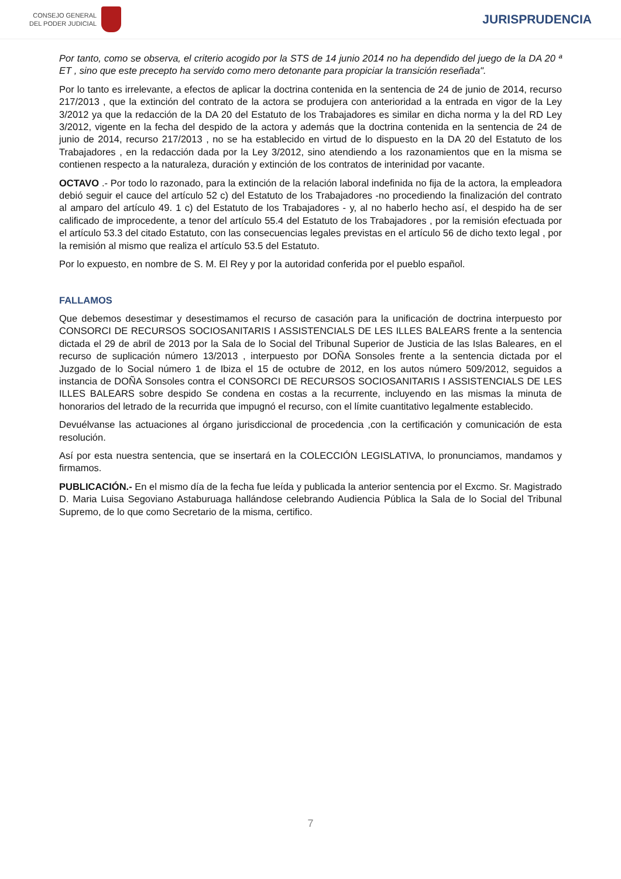CONSEJO GENERAL
DEL PODER JUDICIAL
JURISPRUDENCIA
Por tanto, como se observa, el criterio acogido por la STS de 14 junio 2014 no ha dependido del juego de la DA 20 ª ET , sino que este precepto ha servido como mero detonante para propiciar la transición reseñada".
Por lo tanto es irrelevante, a efectos de aplicar la doctrina contenida en la sentencia de 24 de junio de 2014, recurso 217/2013 , que la extinción del contrato de la actora se produjera con anterioridad a la entrada en vigor de la Ley 3/2012 ya que la redacción de la DA 20 del Estatuto de los Trabajadores es similar en dicha norma y la del RD Ley 3/2012, vigente en la fecha del despido de la actora y además que la doctrina contenida en la sentencia de 24 de junio de 2014, recurso 217/2013 , no se ha establecido en virtud de lo dispuesto en la DA 20 del Estatuto de los Trabajadores , en la redacción dada por la Ley 3/2012, sino atendiendo a los razonamientos que en la misma se contienen respecto a la naturaleza, duración y extinción de los contratos de interinidad por vacante.
OCTAVO .- Por todo lo razonado, para la extinción de la relación laboral indefinida no fija de la actora, la empleadora debió seguir el cauce del artículo 52 c) del Estatuto de los Trabajadores -no procediendo la finalización del contrato al amparo del artículo 49. 1 c) del Estatuto de los Trabajadores - y, al no haberlo hecho así, el despido ha de ser calificado de improcedente, a tenor del artículo 55.4 del Estatuto de los Trabajadores , por la remisión efectuada por el artículo 53.3 del citado Estatuto, con las consecuencias legales previstas en el artículo 56 de dicho texto legal , por la remisión al mismo que realiza el artículo 53.5 del Estatuto.
Por lo expuesto, en nombre de S. M. El Rey y por la autoridad conferida por el pueblo español.
FALLAMOS
Que debemos desestimar y desestimamos el recurso de casación para la unificación de doctrina interpuesto por CONSORCI DE RECURSOS SOCIOSANITARIS I ASSISTENCIALS DE LES ILLES BALEARS frente a la sentencia dictada el 29 de abril de 2013 por la Sala de lo Social del Tribunal Superior de Justicia de las Islas Baleares, en el recurso de suplicación número 13/2013 , interpuesto por DOÑA Sonsoles frente a la sentencia dictada por el Juzgado de lo Social número 1 de Ibiza el 15 de octubre de 2012, en los autos número 509/2012, seguidos a instancia de DOÑA Sonsoles contra el CONSORCI DE RECURSOS SOCIOSANITARIS I ASSISTENCIALS DE LES ILLES BALEARS sobre despido Se condena en costas a la recurrente, incluyendo en las mismas la minuta de honorarios del letrado de la recurrida que impugnó el recurso, con el límite cuantitativo legalmente establecido.
Devuélvanse las actuaciones al órgano jurisdiccional de procedencia ,con la certificación y comunicación de esta resolución.
Así por esta nuestra sentencia, que se insertará en la COLECCIÓN LEGISLATIVA, lo pronunciamos, mandamos y firmamos.
PUBLICACIÓN.- En el mismo día de la fecha fue leída y publicada la anterior sentencia por el Excmo. Sr. Magistrado D. Maria Luisa Segoviano Astaburuaga hallándose celebrando Audiencia Pública la Sala de lo Social del Tribunal Supremo, de lo que como Secretario de la misma, certifico.
7